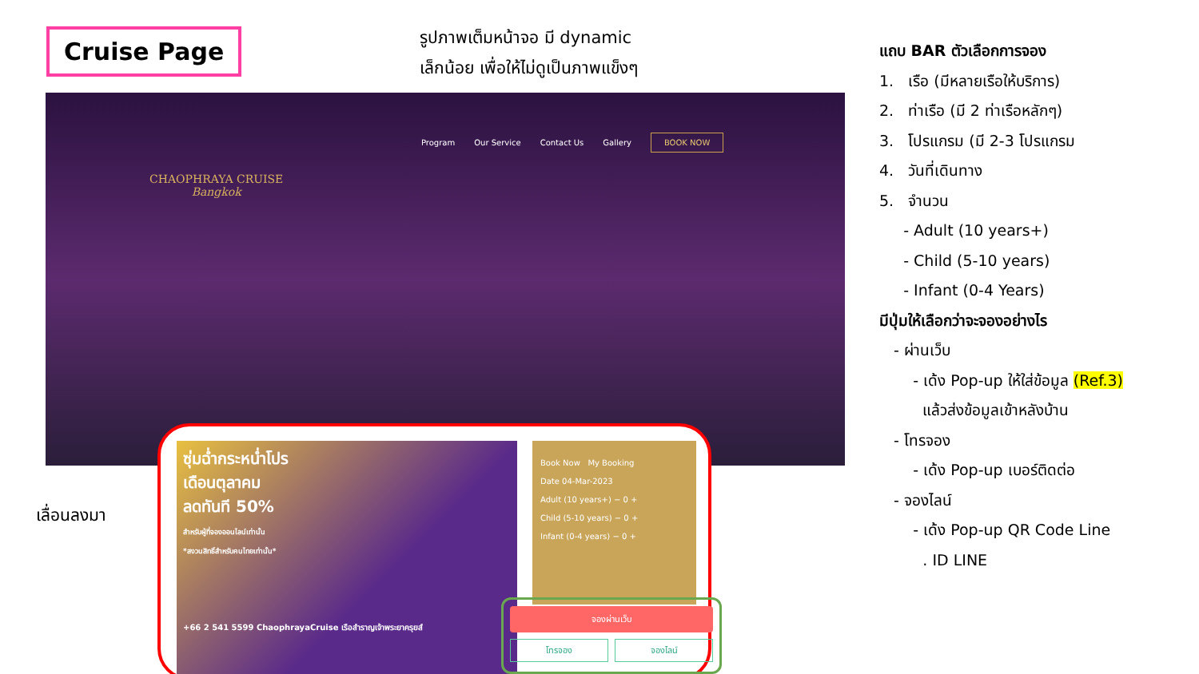Cruise Page
รูปภาพเต็มหน้าจอ มี dynamic
เล็กน้อย เพื่อให้ไม่ดูเป็นภาพแข็งๆ
CHAOPHRAYA CRUISE
Bangkok
Program Our Service Contact Us Gallery BOOK NOW
เลื่อนลงมา
ซุ่มฉ่ำกระหน่ำโปร
เดือนตุลาคม
ลดทันที 50%
สำหรับผู้ที่จองออนไลน์เท่านั้น
*สงวนสิทธิ์สำหรับคนไทยเท่านั้น*
+66 2 541 5599 ChaophrayaCruise เรือสำราญเจ้าพระยาครุยส์
Book Now My Booking
Date 04-Mar-2023
Adult (10 years+) − 0 +
Child (5-10 years) − 0 +
Infant (0-4 years) − 0 +
จองผ่านเว็บ
โทรจอง จองไลน์
แถบ BAR ตัวเลือกการจอง
1. เรือ (มีหลายเรือให้บริการ)
2. ท่าเรือ (มี 2 ท่าเรือหลักๆ)
3. โปรแกรม (มี 2-3 โปรแกรม
4. วันที่เดินทาง
5. จำนวน
- Adult (10 years+)
- Child (5-10 years)
- Infant (0-4 Years)
มีปุ่มให้เลือกว่าจะจองอย่างไร
- ผ่านเว็บ
- เด้ง Pop-up ให้ใส่ข้อมูล (Ref.3)
แล้วส่งข้อมูลเข้าหลังบ้าน
- โทรจอง
- เด้ง Pop-up เบอร์ติดต่อ
- จองไลน์
- เด้ง Pop-up QR Code Line
. ID LINE